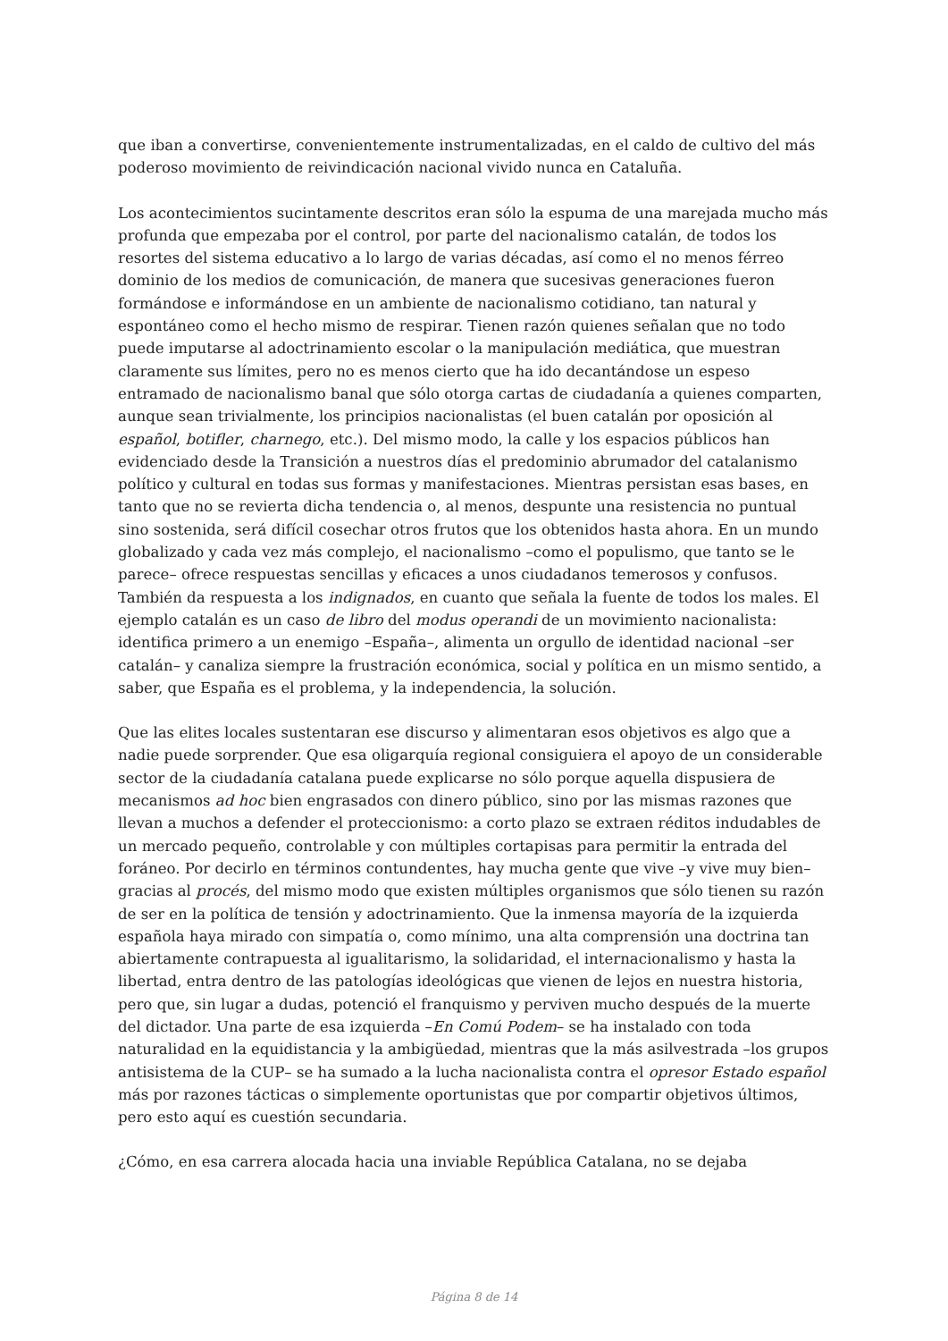que iban a convertirse, convenientemente instrumentalizadas, en el caldo de cultivo del más poderoso movimiento de reivindicación nacional vivido nunca en Cataluña.
Los acontecimientos sucintamente descritos eran sólo la espuma de una marejada mucho más profunda que empezaba por el control, por parte del nacionalismo catalán, de todos los resortes del sistema educativo a lo largo de varias décadas, así como el no menos férreo dominio de los medios de comunicación, de manera que sucesivas generaciones fueron formándose e informándose en un ambiente de nacionalismo cotidiano, tan natural y espontáneo como el hecho mismo de respirar. Tienen razón quienes señalan que no todo puede imputarse al adoctrinamiento escolar o la manipulación mediática, que muestran claramente sus límites, pero no es menos cierto que ha ido decantándose un espeso entramado de nacionalismo banal que sólo otorga cartas de ciudadanía a quienes comparten, aunque sean trivialmente, los principios nacionalistas (el buen catalán por oposición al español, botifler, charnego, etc.). Del mismo modo, la calle y los espacios públicos han evidenciado desde la Transición a nuestros días el predominio abrumador del catalanismo político y cultural en todas sus formas y manifestaciones. Mientras persistan esas bases, en tanto que no se revierta dicha tendencia o, al menos, despunte una resistencia no puntual sino sostenida, será difícil cosechar otros frutos que los obtenidos hasta ahora. En un mundo globalizado y cada vez más complejo, el nacionalismo –como el populismo, que tanto se le parece– ofrece respuestas sencillas y eficaces a unos ciudadanos temerosos y confusos. También da respuesta a los indignados, en cuanto que señala la fuente de todos los males. El ejemplo catalán es un caso de libro del modus operandi de un movimiento nacionalista: identifica primero a un enemigo –España–, alimenta un orgullo de identidad nacional –ser catalán– y canaliza siempre la frustración económica, social y política en un mismo sentido, a saber, que España es el problema, y la independencia, la solución.
Que las elites locales sustentaran ese discurso y alimentaran esos objetivos es algo que a nadie puede sorprender. Que esa oligarquía regional consiguiera el apoyo de un considerable sector de la ciudadanía catalana puede explicarse no sólo porque aquella dispusiera de mecanismos ad hoc bien engrasados con dinero público, sino por las mismas razones que llevan a muchos a defender el proteccionismo: a corto plazo se extraen réditos indudables de un mercado pequeño, controlable y con múltiples cortapisas para permitir la entrada del foráneo. Por decirlo en términos contundentes, hay mucha gente que vive –y vive muy bien– gracias al procés, del mismo modo que existen múltiples organismos que sólo tienen su razón de ser en la política de tensión y adoctrinamiento. Que la inmensa mayoría de la izquierda española haya mirado con simpatía o, como mínimo, una alta comprensión una doctrina tan abiertamente contrapuesta al igualitarismo, la solidaridad, el internacionalismo y hasta la libertad, entra dentro de las patologías ideológicas que vienen de lejos en nuestra historia, pero que, sin lugar a dudas, potenció el franquismo y perviven mucho después de la muerte del dictador. Una parte de esa izquierda –En Comú Podem– se ha instalado con toda naturalidad en la equidistancia y la ambigüedad, mientras que la más asilvestrada –los grupos antisistema de la CUP– se ha sumado a la lucha nacionalista contra el opresor Estado español más por razones tácticas o simplemente oportunistas que por compartir objetivos últimos, pero esto aquí es cuestión secundaria.
¿Cómo, en esa carrera alocada hacia una inviable República Catalana, no se dejaba
Página 8 de 14